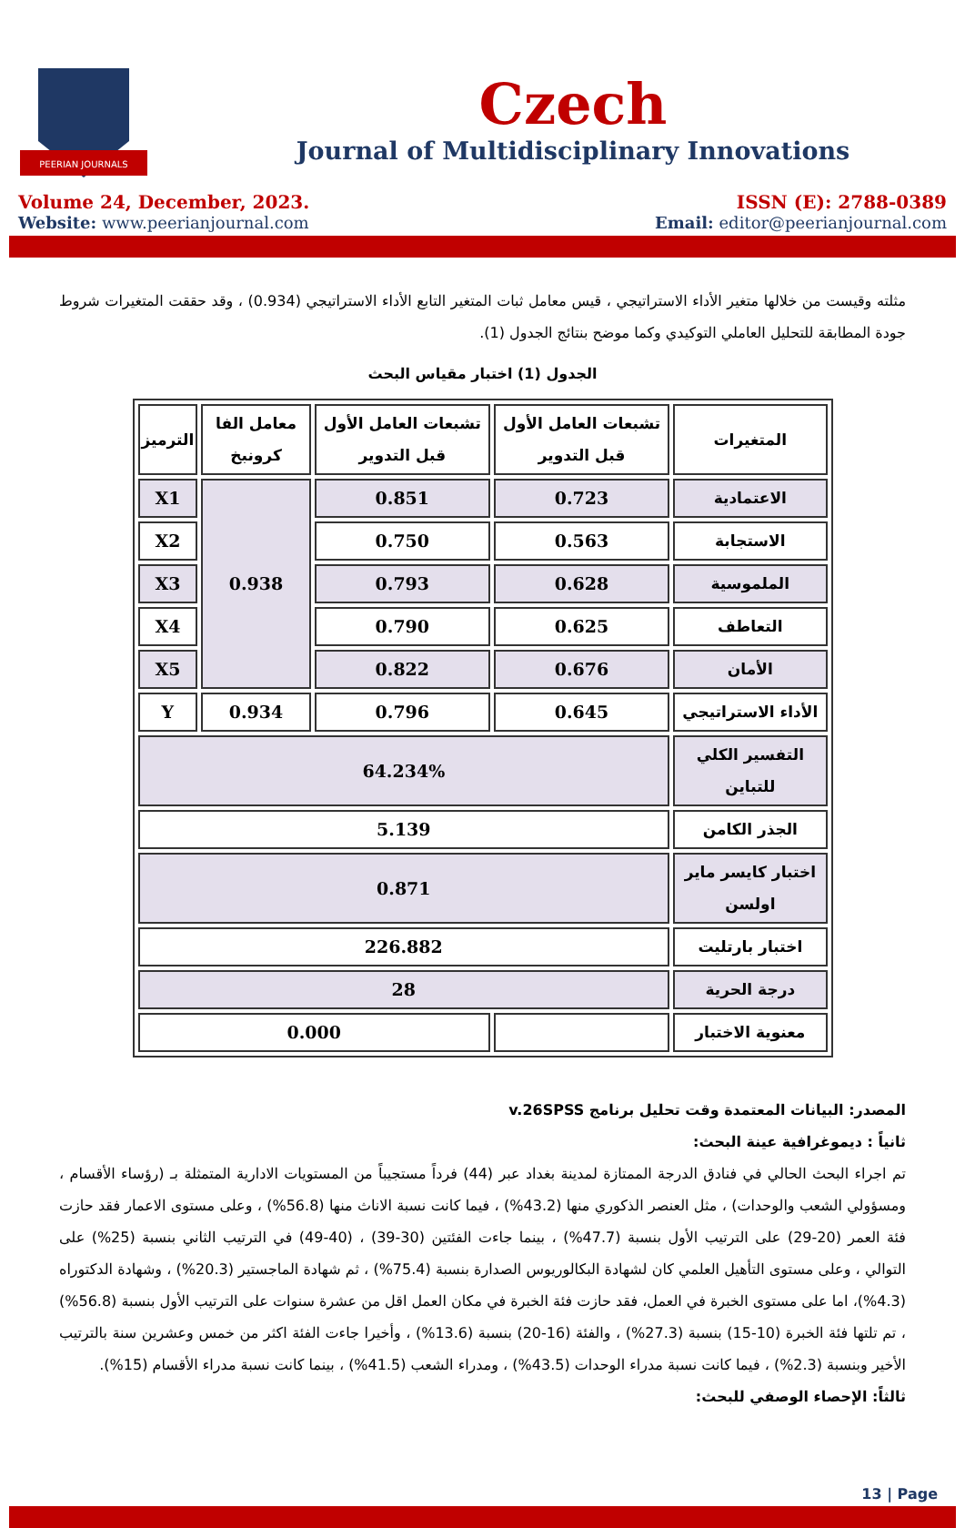PEERIAN JOURNALS
Czech
Journal of Multidisciplinary Innovations
Volume 24, December, 2023. ISSN (E): 2788-0389
Website: www.peerianjournal.com Email: editor@peerianjournal.com
مثلته وقيست من خلالها متغير الأداء الاستراتيجي ، قيس معامل ثبات المتغير التابع الأداء الاستراتيجي (0.934) ، وقد حققت المتغيرات شروط جودة المطابقة للتحليل العاملي التوكيدي وكما موضح بنتائج الجدول (1).
الجدول (1) اختبار مقياس البحث
| المتغيرات | تشبعات العامل الأول قبل التدوير | تشبعات العامل الأول قبل التدوير | معامل الفا كرونبخ | الترميز |
| --- | --- | --- | --- | --- |
| الاعتمادية | 0.723 | 0.851 | 0.938 | X1 |
| الاستجابة | 0.563 | 0.750 | | X2 |
| الملموسية | 0.628 | 0.793 | | X3 |
| التعاطف | 0.625 | 0.790 | | X4 |
| الأمان | 0.676 | 0.822 | | X5 |
| الأداء الاستراتيجي | 0.645 | 0.796 | 0.934 | Y |
| التفسير الكلي للتباين | 64.234% | | | |
| الجذر الكامن | 5.139 | | | |
| اختبار كايسر ماير اولسن | 0.871 | | | |
| اختبار بارتليت | 226.882 | | | |
| درجة الحرية | 28 | | | |
| معنوية الاختبار | | 0.000 | | |
المصدر: البيانات المعتمدة وقت تحليل برنامج v.26SPSS
ثانياً : ديموغرافية عينة البحث:
تم اجراء البحث الحالي في فنادق الدرجة الممتازة لمدينة بغداد عبر (44) فرداً مستجيباً من المستويات الادارية المتمثلة بـ (رؤساء الأقسام ، ومسؤولي الشعب والوحدات) ، مثل العنصر الذكوري منها (43.2%) ، فيما كانت نسبة الاناث منها (56.8%) ، وعلى مستوى الاعمار فقد حازت فئة العمر (20-29) على الترتيب الأول بنسبة (47.7%) ، بينما جاءت الفئتين (30-39) ، (40-49) في الترتيب الثاني بنسبة (25%) على التوالي ، وعلى مستوى التأهيل العلمي كان لشهادة البكالوريوس الصدارة بنسبة (75.4%) ، ثم شهادة الماجستير (20.3%) ، وشهادة الدكتوراه (4.3%)، اما على مستوى الخبرة في العمل، فقد حازت فئة الخبرة في مكان العمل اقل من عشرة سنوات على الترتيب الأول بنسبة (56.8%) ، تم تلتها فئة الخبرة (10-15) بنسبة (27.3%) ، والفئة (16-20) بنسبة (13.6%) ، وأخيرا جاءت الفئة اكثر من خمس وعشرين سنة بالترتيب الأخير وبنسبة (2.3%) ، فيما كانت نسبة مدراء الوحدات (43.5%) ، ومدراء الشعب (41.5%) ، بينما كانت نسبة مدراء الأقسام (15%).
ثالثاً: الإحصاء الوصفي للبحث:
13 | Page